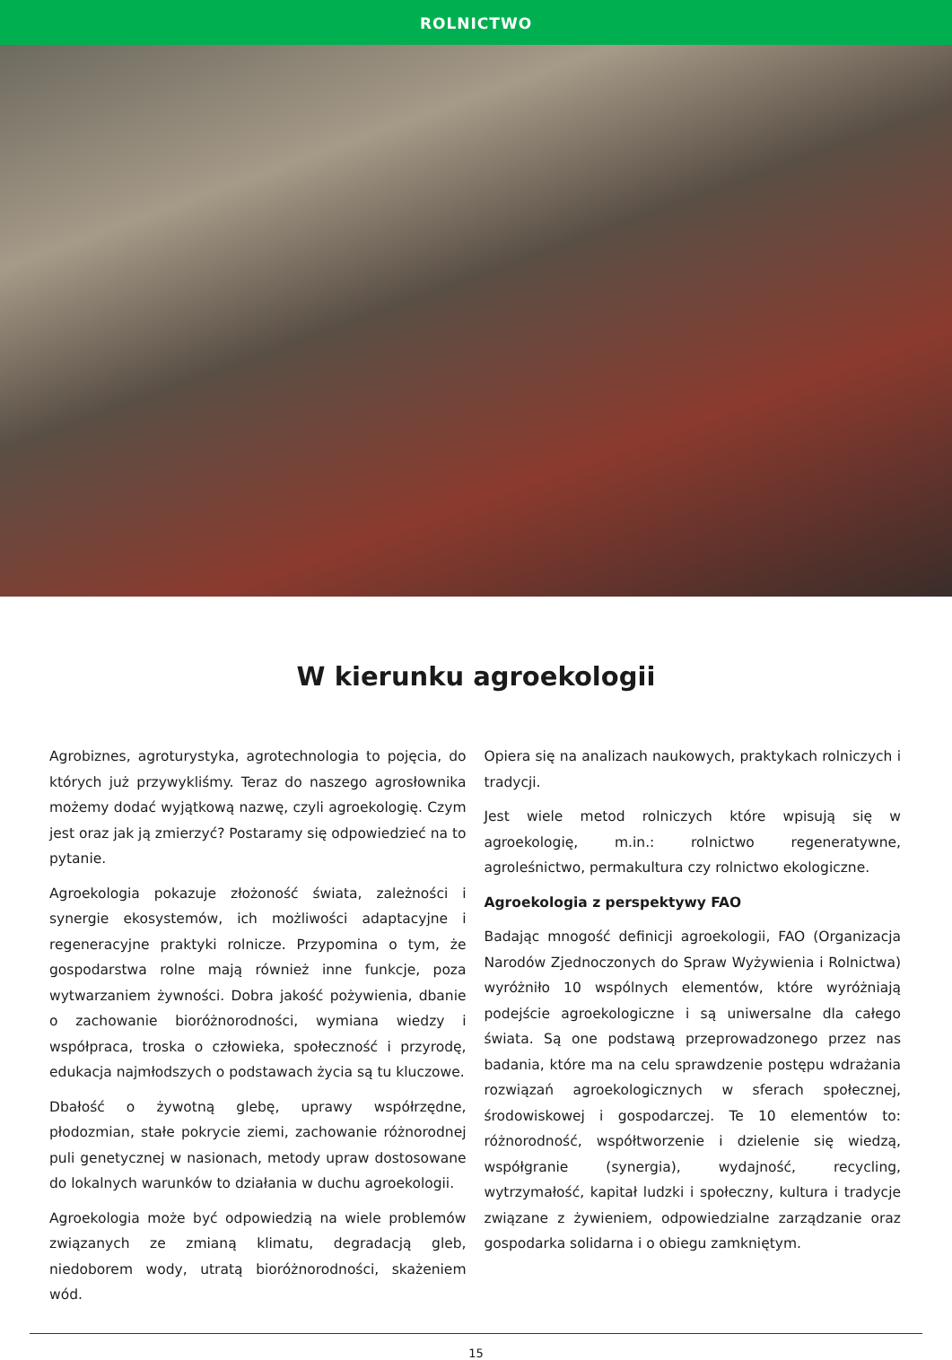ROLNICTWO
W kierunku agroekologii
Agrobiznes, agroturystyka, agrotechnologia to pojęcia, do których już przywykliśmy. Teraz do naszego agrosłownika możemy dodać wyjątkową nazwę, czyli agroekologię. Czym jest oraz jak ją zmierzyć? Postaramy się odpowiedzieć na to pytanie.
Agroekologia pokazuje złożoność świata, zależności i synergie ekosystemów, ich możliwości adaptacyjne i regeneracyjne praktyki rolnicze. Przypomina o tym, że gospodarstwa rolne mają również inne funkcje, poza wytwarzaniem żywności. Dobra jakość pożywienia, dbanie o zachowanie bioróżnorodności, wymiana wiedzy i współpraca, troska o człowieka, społeczność i przyrodę, edukacja najmłodszych o podstawach życia są tu kluczowe.
Dbałość o żywotną glebę, uprawy współrzędne, płodozmian, stałe pokrycie ziemi, zachowanie różnorodnej puli genetycznej w nasionach, metody upraw dostosowane do lokalnych warunków to działania w duchu agroekologii.
Agroekologia może być odpowiedzią na wiele problemów związanych ze zmianą klimatu, degradacją gleb, niedoborem wody, utratą bioróżnorodności, skażeniem wód.
Opiera się na analizach naukowych, praktykach rolniczych i tradycji.
Jest wiele metod rolniczych które wpisują się w agroekologię, m.in.: rolnictwo regeneratywne, agroleśnictwo, permakultura czy rolnictwo ekologiczne.
Agroekologia z perspektywy FAO
Badając mnogość definicji agroekologii, FAO (Organizacja Narodów Zjednoczonych do Spraw Wyżywienia i Rolnictwa) wyróżniło 10 wspólnych elementów, które wyróżniają podejście agroekologiczne i są uniwersalne dla całego świata. Są one podstawą przeprowadzonego przez nas badania, które ma na celu sprawdzenie postępu wdrażania rozwiązań agroekologicznych w sferach społecznej, środowiskowej i gospodarczej. Te 10 elementów to: różnorodność, współtworzenie i dzielenie się wiedzą, współgranie (synergia), wydajność, recycling, wytrzymałość, kapitał ludzki i społeczny, kultura i tradycje związane z żywieniem, odpowiedzialne zarządzanie oraz gospodarka solidarna i o obiegu zamkniętym.
15